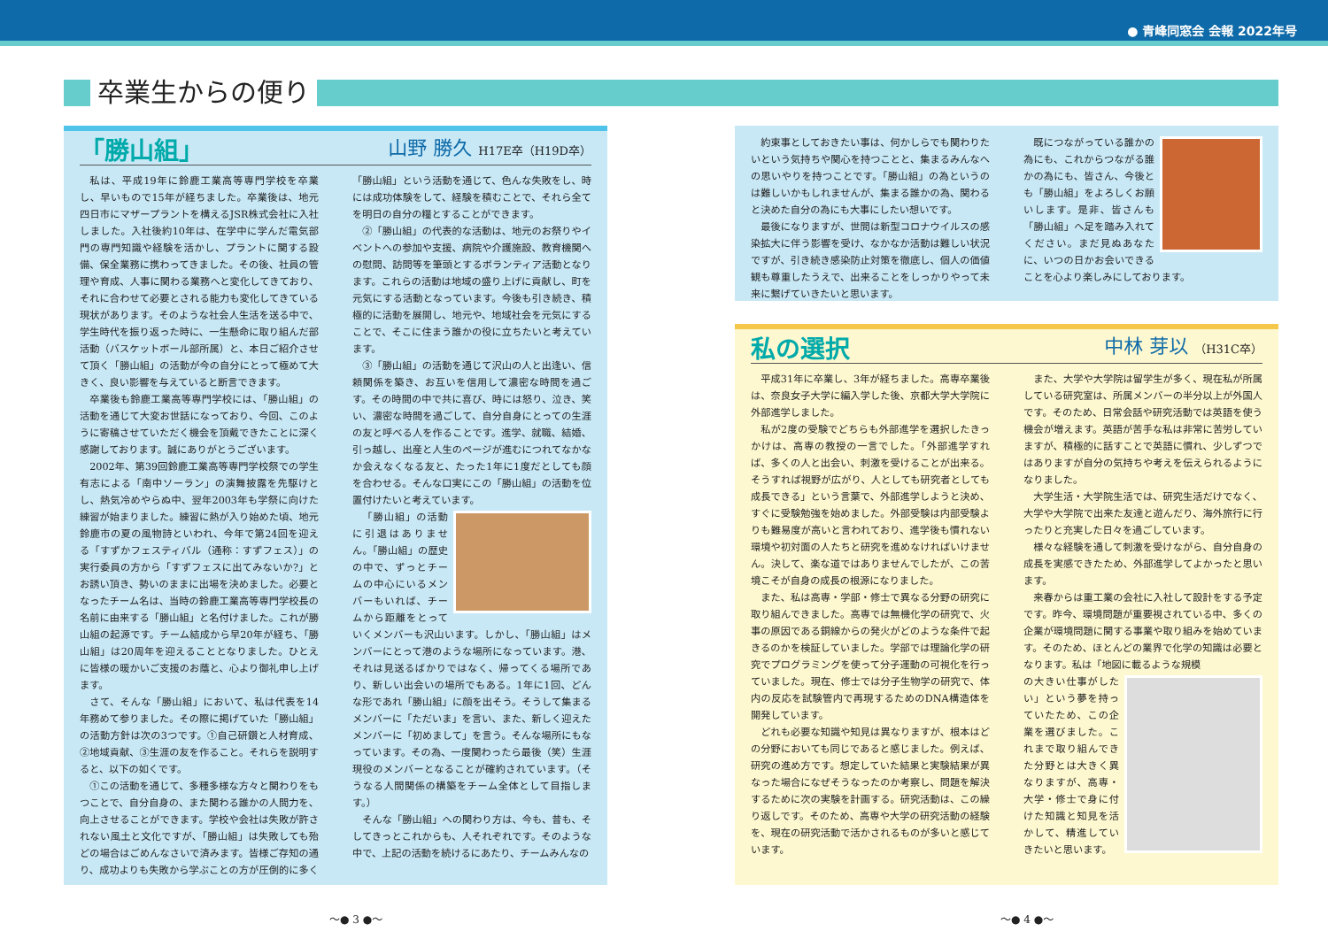● 青峰同窓会 会報 2022年号
卒業生からの便り
「勝山組」
山野 勝久 H17E卒（H19D卒）
私は、平成19年に鈴鹿工業高等専門学校を卒業し、早いもので15年が経ちました。卒業後は、地元四日市にマザープラントを構えるJSR株式会社に入社しました。入社後約10年は、在学中に学んだ電気部門の専門知識や経験を活かし、プラントに関する設備、保全業務に携わってきました。その後、社員の管理や育成、人事に関わる業務へと変化してきており、それに合わせて必要とされる能力も変化してきている現状があります。そのような社会人生活を送る中で、学生時代を振り返った時に、一生懸命に取り組んだ部活動（バスケットボール部所属）と、本日ご紹介させて頂く「勝山組」の活動が今の自分にとって極めて大きく、良い影響を与えていると断言できます。
卒業後も鈴鹿工業高等専門学校には、「勝山組」の活動を通じて大変お世話になっており、今回、このように寄稿させていただく機会を頂戴できたことに深く感謝しております。誠にありがとうございます。
2002年、第39回鈴鹿工業高等専門学校祭での学生有志による「南中ソーラン」の演舞披露を先駆けとし、熱気冷めやらぬ中、翌年2003年も学祭に向けた練習が始まりました。練習に熱が入り始めた頃、地元鈴鹿市の夏の風物詩といわれ、今年で第24回を迎える「すずかフェスティバル（通称：すずフェス）」の実行委員の方から「すずフェスに出てみないか?」とお誘い頂き、勢いのままに出場を決めました。必要となったチーム名は、当時の鈴鹿工業高等専門学校長の名前に由来する「勝山組」と名付けました。これが勝山組の起源です。チーム結成から早20年が経ち、「勝山組」は20周年を迎えることとなりました。ひとえに皆様の暖かいご支援のお蔭と、心より御礼申し上げます。
さて、そんな「勝山組」において、私は代表を14年務めて参りました。その際に掲げていた「勝山組」の活動方針は次の3つです。①自己研鑽と人材育成、②地域貢献、③生涯の友を作ること。それらを説明すると、以下の如くです。
①この活動を通じて、多種多様な方々と関わりをもつことで、自分自身の、また関わる誰かの人間力を、向上させることができます。学校や会社は失敗が許されない風土と文化ですが、「勝山組」は失敗しても殆どの場合はごめんなさいで済みます。皆様ご存知の通り、成功よりも失敗から学ぶことの方が圧倒的に多く「勝山組」という活動を通じて、色んな失敗をし、時には成功体験をして、経験を積むことで、それら全てを明日の自分の糧とすることができます。
②「勝山組」の代表的な活動は、地元のお祭りやイベントへの参加や支援、病院や介護施設、教育機関への慰問、訪問等を筆頭とするボランティア活動となります。これらの活動は地域の盛り上げに貢献し、町を元気にする活動となっています。今後も引き続き、積極的に活動を展開し、地元や、地域社会を元気にすることで、そこに住まう誰かの役に立ちたいと考えています。
③「勝山組」の活動を通じて沢山の人と出逢い、信頼関係を築き、お互いを信用して濃密な時間を過ごす。その時間の中で共に喜び、時には怒り、泣き、笑い、濃密な時間を過ごして、自分自身にとっての生涯の友と呼べる人を作ることです。進学、就職、結婚、引っ越し、出産と人生のページが進むにつれてなかなか会えなくなる友と、たった1年に1度だとしても顔を合わせる。そんな口実にこの「勝山組」の活動を位置付けたいと考えています。
「勝山組」の活動に引退はありません。「勝山組」の歴史の中で、ずっとチームの中心にいるメンバーもいれば、チームから距離をとっていくメンバーも沢山います。しかし、「勝山組」はメンバーにとって港のような場所になっています。港、それは見送るばかりではなく、帰ってくる場所であり、新しい出会いの場所でもある。1年に1回、どんな形であれ「勝山組」に顔を出そう。そうして集まるメンバーに「ただいま」を言い、また、新しく迎えたメンバーに「初めまして」を言う。そんな場所にもなっています。その為、一度関わったら最後（笑）生涯現役のメンバーとなることが確約されています。（そうなる人間関係の構築をチーム全体として目指します。）
そんな「勝山組」への関わり方は、今も、昔も、そしてきっとこれからも、人それぞれです。そのような中で、上記の活動を続けるにあたり、チームみんなの
約束事としておきたい事は、何かしらでも関わりたいという気持ちや関心を持つことと、集まるみんなへの思いやりを持つことです。「勝山組」の為というのは難しいかもしれませんが、集まる誰かの為、関わると決めた自分の為にも大事にしたい想いです。
最後になりますが、世間は新型コロナウイルスの感染拡大に伴う影響を受け、なかなか活動は難しい状況ですが、引き続き感染防止対策を徹底し、個人の価値観も尊重したうえで、出来ることをしっかりやって未来に繋げていきたいと思います。
既につながっている誰かの為にも、これからつながる誰かの為にも、皆さん、今後とも「勝山組」をよろしくお願いします。是非、皆さんも「勝山組」へ足を踏み入れてください。まだ見ぬあなたに、いつの日かお会いできることを心より楽しみにしております。
私の選択
中林 芽以 （H31C卒）
平成31年に卒業し、3年が経ちました。高専卒業後は、奈良女子大学に編入学した後、京都大学大学院に外部進学しました。
私が2度の受験でどちらも外部進学を選択したきっかけは、高専の教授の一言でした。「外部進学すれば、多くの人と出会い、刺激を受けることが出来る。そうすれば視野が広がり、人としても研究者としても成長できる」という言葉で、外部進学しようと決め、すぐに受験勉強を始めました。外部受験は内部受験よりも難易度が高いと言われており、進学後も慣れない環境や初対面の人たちと研究を進めなければいけません。決して、楽な道ではありませんでしたが、この苦境こそが自身の成長の根源になりました。
また、私は高専・学部・修士で異なる分野の研究に取り組んできました。高専では無機化学の研究で、火事の原因である銅線からの発火がどのような条件で起きるのかを検証していました。学部では理論化学の研究でプログラミングを使って分子運動の可視化を行っていました。現在、修士では分子生物学の研究で、体内の反応を試験管内で再現するためのDNA構造体を開発しています。
どれも必要な知識や知見は異なりますが、根本はどの分野においても同じであると感じました。例えば、研究の進め方です。想定していた結果と実験結果が異なった場合になぜそうなったのか考察し、問題を解決するために次の実験を計画する。研究活動は、この繰り返しです。そのため、高専や大学の研究活動の経験を、現在の研究活動で活かされるものが多いと感じています。
また、大学や大学院は留学生が多く、現在私が所属している研究室は、所属メンバーの半分以上が外国人です。そのため、日常会話や研究活動では英語を使う機会が増えます。英語が苦手な私は非常に苦労していますが、積極的に話すことで英語に慣れ、少しずつではありますが自分の気持ちや考えを伝えられるようになりました。
大学生活・大学院生活では、研究生活だけでなく、大学や大学院で出来た友達と遊んだり、海外旅行に行ったりと充実した日々を過ごしています。
様々な経験を通して刺激を受けながら、自分自身の成長を実感できたため、外部進学してよかったと思います。
来春からは重工業の会社に入社して設計をする予定です。昨今、環境問題が重要視されている中、多くの企業が環境問題に関する事業や取り組みを始めています。そのため、ほとんどの業界で化学の知識は必要となります。私は「地図に載るような規模
の大きい仕事がしたい」という夢を持っていたため、この企業を選びました。これまで取り組んできた分野とは大きく異なりますが、高専・大学・修士で身に付けた知識と知見を活かして、精進していきたいと思います。
〜● 3 ●〜 〜● 4 ●〜